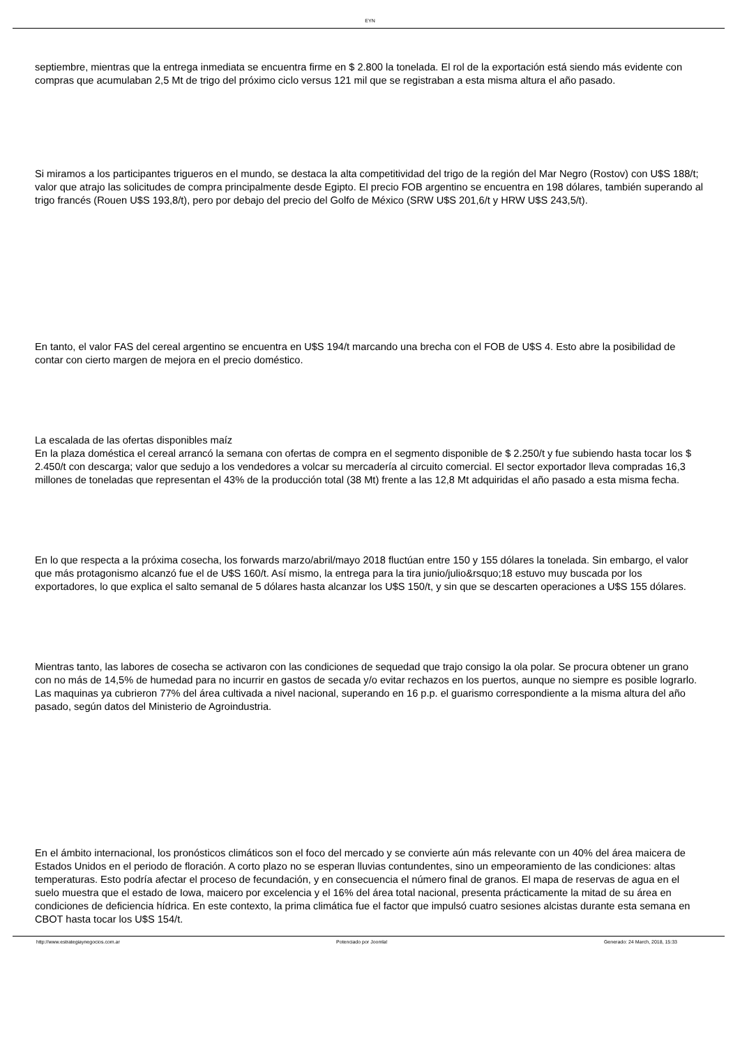EYN
septiembre, mientras que la entrega inmediata se encuentra firme en $ 2.800 la tonelada. El rol de la exportación está siendo más evidente con compras que acumulaban 2,5 Mt de trigo del próximo ciclo versus 121 mil que se registraban a esta misma altura el año pasado.
Si miramos a los participantes trigueros en el mundo, se destaca la alta competitividad del trigo de la región del Mar Negro (Rostov) con U$S 188/t; valor que atrajo las solicitudes de compra principalmente desde Egipto. El precio FOB argentino se encuentra en 198 dólares, también superando al trigo francés (Rouen U$S 193,8/t), pero por debajo del precio del Golfo de México (SRW U$S 201,6/t y HRW U$S 243,5/t).
En tanto, el valor FAS del cereal argentino se encuentra en U$S 194/t marcando una brecha con el FOB de U$S 4. Esto abre la posibilidad de contar con cierto margen de mejora en el precio doméstico.
La escalada de las ofertas disponibles maíz
En la plaza doméstica el cereal arrancó la semana con ofertas de compra en el segmento disponible de $ 2.250/t y fue subiendo hasta tocar los $ 2.450/t con descarga; valor que sedujo a los vendedores a volcar su mercadería al circuito comercial. El sector exportador lleva compradas 16,3 millones de toneladas que representan el 43% de la producción total (38 Mt) frente a las 12,8 Mt adquiridas el año pasado a esta misma fecha.
En lo que respecta a la próxima cosecha, los forwards marzo/abril/mayo 2018 fluctúan entre 150 y 155 dólares la tonelada. Sin embargo, el valor que más protagonismo alcanzó fue el de U$S 160/t. Así mismo, la entrega para la tira junio/julio&rsquo;18 estuvo muy buscada por los exportadores, lo que explica el salto semanal de 5 dólares hasta alcanzar los U$S 150/t, y sin que se descarten operaciones a U$S 155 dólares.
Mientras tanto, las labores de cosecha se activaron con las condiciones de sequedad que trajo consigo la ola polar. Se procura obtener un grano con no más de 14,5% de humedad para no incurrir en gastos de secada y/o evitar rechazos en los puertos, aunque no siempre es posible lograrlo. Las maquinas ya cubrieron 77% del área cultivada a nivel nacional, superando en 16 p.p. el guarismo correspondiente a la misma altura del año pasado, según datos del Ministerio de Agroindustria.
En el ámbito internacional, los pronósticos climáticos son el foco del mercado y se convierte aún más relevante con un 40% del área maicera de Estados Unidos en el periodo de floración. A corto plazo no se esperan lluvias contundentes, sino un empeoramiento de las condiciones: altas temperaturas. Esto podría afectar el proceso de fecundación, y en consecuencia el número final de granos. El mapa de reservas de agua en el suelo muestra que el estado de Iowa, maicero por excelencia y el 16% del área total nacional, presenta prácticamente la mitad de su área en condiciones de deficiencia hídrica. En este contexto, la prima climática fue el factor que impulsó cuatro sesiones alcistas durante esta semana en CBOT hasta tocar los U$S 154/t.
http://www.estrategiaynegocios.com.ar Potenciado por Joomla! Generado: 24 March, 2018, 15:33